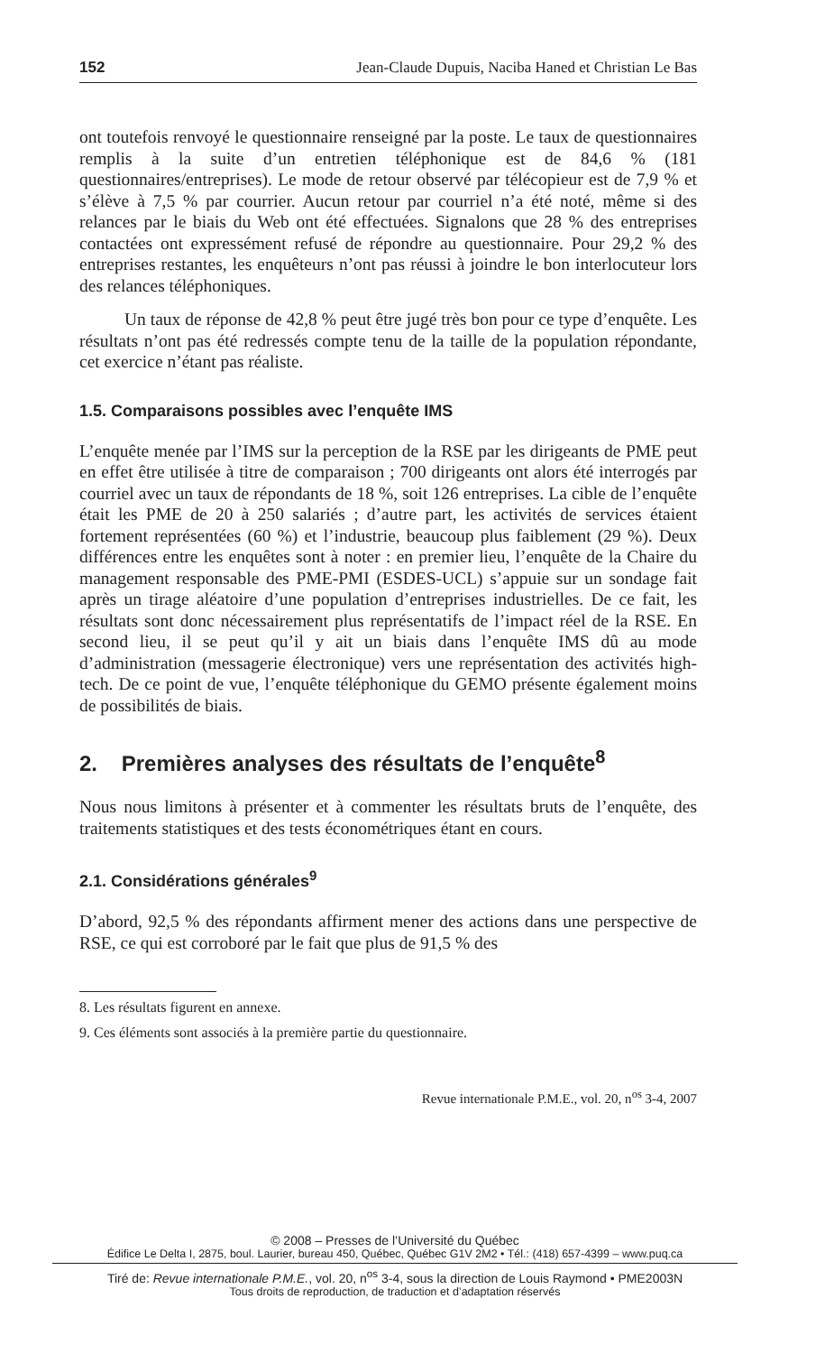152 Jean-Claude Dupuis, Naciba Haned et Christian Le Bas
ont toutefois renvoyé le questionnaire renseigné par la poste. Le taux de questionnaires remplis à la suite d’un entretien téléphonique est de 84,6 % (181 questionnaires/entreprises). Le mode de retour observé par télécopieur est de 7,9 % et s’élève à 7,5 % par courrier. Aucun retour par courriel n’a été noté, même si des relances par le biais du Web ont été effectuées. Signalons que 28 % des entreprises contactées ont expressément refusé de répondre au questionnaire. Pour 29,2 % des entreprises restantes, les enquêteurs n’ont pas réussi à joindre le bon interlocuteur lors des relances téléphoniques.
Un taux de réponse de 42,8 % peut être jugé très bon pour ce type d’enquête. Les résultats n’ont pas été redressés compte tenu de la taille de la population répondante, cet exercice n’étant pas réaliste.
1.5. Comparaisons possibles avec l’enquête IMS
L’enquête menée par l’IMS sur la perception de la RSE par les dirigeants de PME peut en effet être utilisée à titre de comparaison ; 700 dirigeants ont alors été interrogés par courriel avec un taux de répondants de 18 %, soit 126 entreprises. La cible de l’enquête était les PME de 20 à 250 salariés ; d’autre part, les activités de services étaient fortement représentées (60 %) et l’industrie, beaucoup plus faiblement (29 %). Deux différences entre les enquêtes sont à noter : en premier lieu, l’enquête de la Chaire du management responsable des PME-PMI (ESDES-UCL) s’appuie sur un sondage fait après un tirage aléatoire d’une population d’entreprises industrielles. De ce fait, les résultats sont donc nécessairement plus représentatifs de l’impact réel de la RSE. En second lieu, il se peut qu’il y ait un biais dans l’enquête IMS dû au mode d’administration (messagerie électronique) vers une représentation des activités high-tech. De ce point de vue, l’enquête téléphonique du GEMO présente également moins de possibilités de biais.
2. Premières analyses des résultats de l’enquête<sup>8</sup>
Nous nous limitons à présenter et à commenter les résultats bruts de l’enquête, des traitements statistiques et des tests économétriques étant en cours.
2.1. Considérations générales<sup>9</sup>
D’abord, 92,5 % des répondants affirment mener des actions dans une perspective de RSE, ce qui est corroboré par le fait que plus de 91,5 % des
8. Les résultats figurent en annexe.
9. Ces éléments sont associés à la première partie du questionnaire.
Revue internationale P.M.E., vol. 20, n<sup>os</sup> 3-4, 2007
© 2008 – Presses de l’Université du Québec
Édifice Le Delta I, 2875, boul. Laurier, bureau 450, Québec, Québec G1V 2M2 • Tél.: (418) 657-4399 – www.puq.ca
Tiré de: Revue internationale P.M.E., vol. 20, n<sup>os</sup> 3-4, sous la direction de Louis Raymond • PME2003N
Tous droits de reproduction, de traduction et d’adaptation réservés